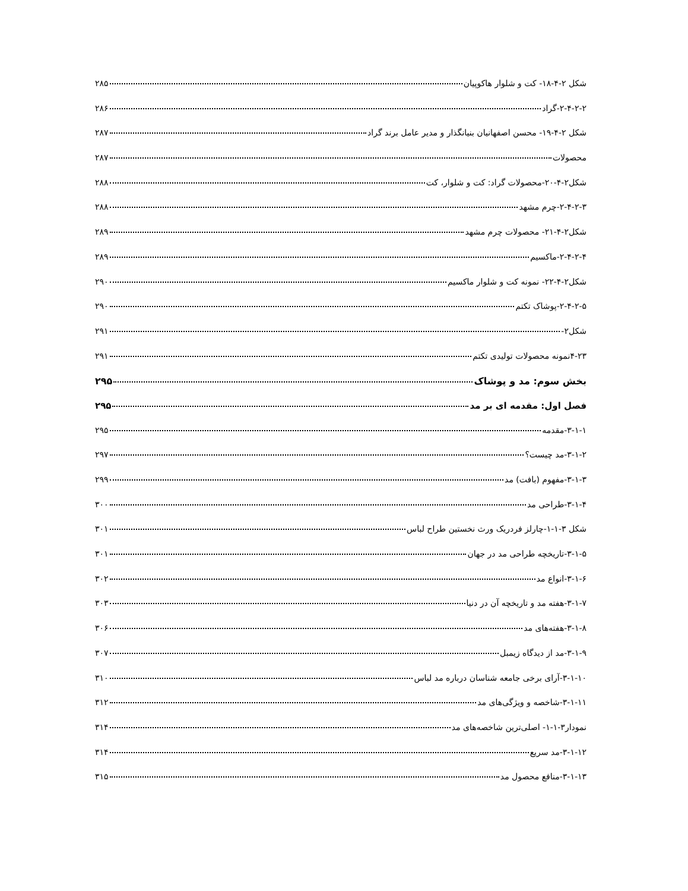شکل ۲-۴-۱۸- کت و شلوار هاکوپیان ۲۸۵
۲-۴-۲-۲-گراد ۲۸۶
شکل ۲-۴-۱۹- محسن اصفهانیان بنیانگذار و مدیر عامل برند گراد ۲۸۷
محصولات ۲۸۷
شکل۲-۴-۲۰-محصولات گراد: کت و شلوار، کت ۲۸۸
۲-۴-۲-۳-چرم مشهد ۲۸۸
شکل۲-۴-۲۱- محصولات چرم مشهد ۲۸۹
۲-۴-۲-۴-ماکسیم ۲۸۹
شکل۲-۴-۲۲- نمونه کت و شلوار ماکسیم ۲۹۰
۲-۴-۲-۵-پوشاک تکتم ۲۹۰
شکل۲- ۲۹۱
۴-۲۳نمونه محصولات تولیدی تکتم ۲۹۱
بخش سوم: مد و پوشاک ۲۹۵
فصل اول: مقدمه ای بر مد ۲۹۵
۳-۱-۱-مقدمه ۲۹۵
۳-۱-۲-مد چیست؟ ۲۹۷
۳-۱-۳-مفهوم (بافت) مد ۲۹۹
۳-۱-۴-طراحی مد ۳۰۰
شکل ۳-۱-۱-چارلز فردریک ورث نخستین طراح لباس ۳۰۱
۳-۱-۵-تاریخچه طراحی مد در جهان ۳۰۱
۳-۱-۶-انواع مد ۳۰۲
۳-۱-۷-هفته مد و تاریخچه آن در دنیا ۳۰۳
۳-۱-۸-هفته‌های مد ۳۰۶
۳-۱-۹-مد از دیدگاه زیمبل ۳۰۷
۳-۱-۱۰-آرای برخی جامعه شناسان درباره مد لباس ۳۱۰
۳-۱-۱۱-شاخصه و ویژگی‌های مد ۳۱۲
نمودار۳-۱-۱- اصلی‌ترین شاخصه‌های مد ۳۱۴
۳-۱-۱۲-مد سریع ۳۱۴
۳-۱-۱۳-منافع محصول مد ۳۱۵